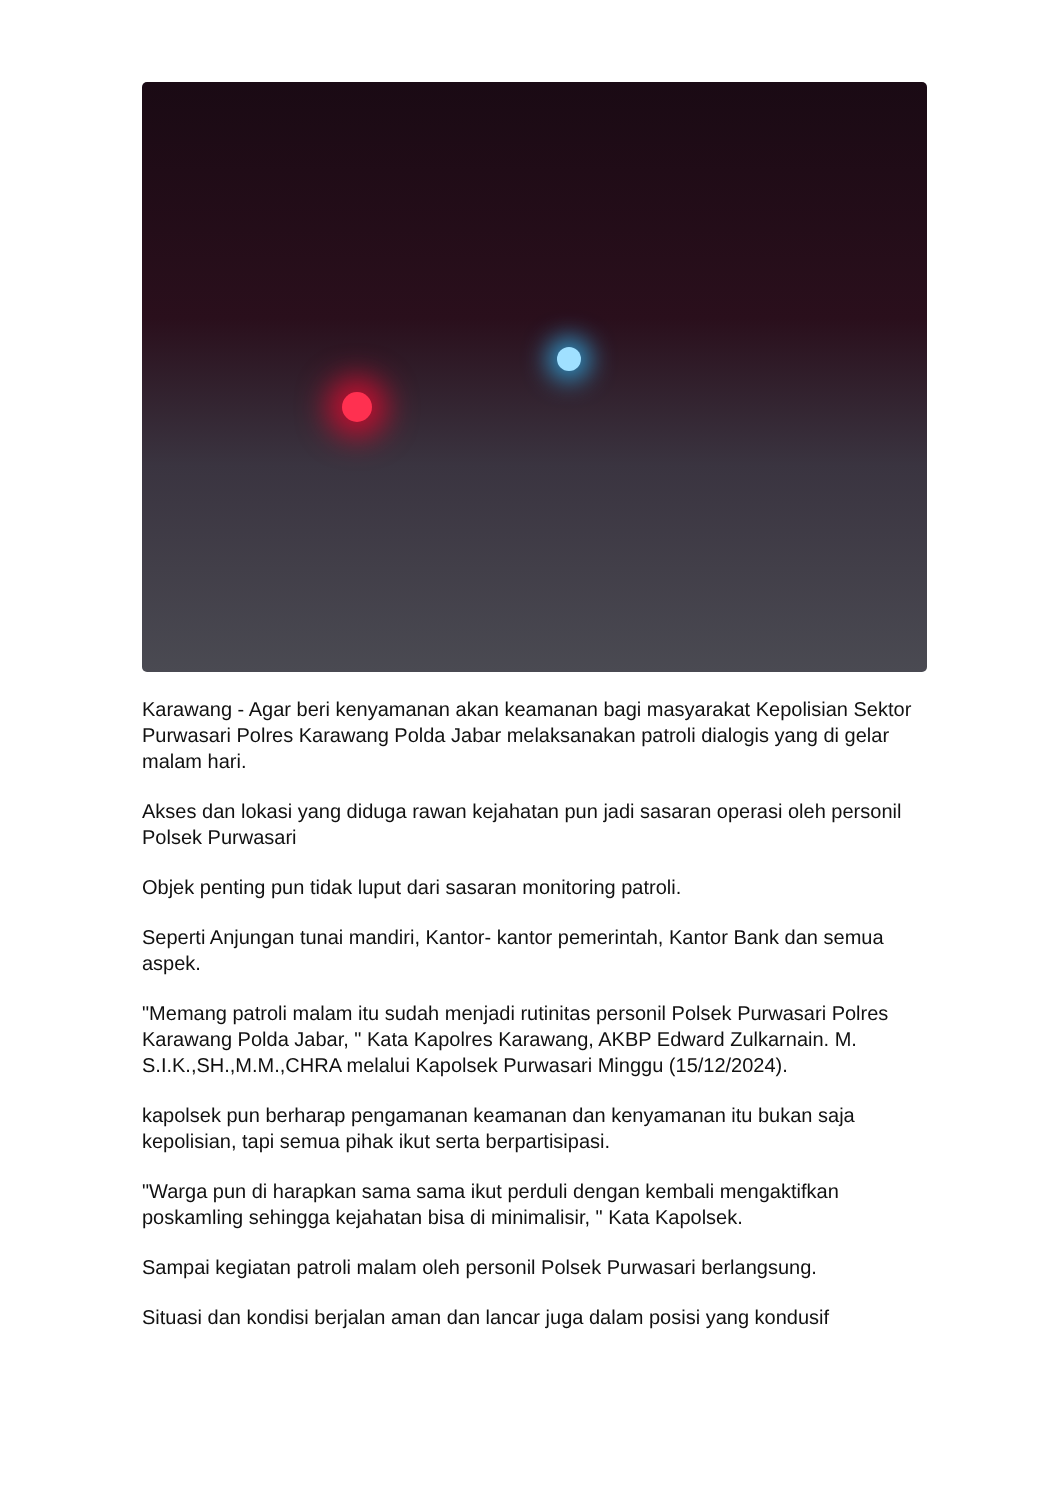Karawang - Agar beri kenyamanan akan keamanan bagi masyarakat Kepolisian Sektor Purwasari Polres Karawang Polda Jabar melaksanakan patroli dialogis yang di gelar malam hari.
Akses dan lokasi yang diduga rawan kejahatan pun jadi sasaran operasi oleh personil Polsek Purwasari
Objek penting pun tidak luput dari sasaran monitoring patroli.
Seperti Anjungan tunai mandiri, Kantor- kantor pemerintah, Kantor Bank dan semua aspek.
"Memang patroli malam itu sudah menjadi rutinitas personil Polsek Purwasari Polres Karawang Polda Jabar, " Kata Kapolres Karawang, AKBP Edward Zulkarnain. M. S.I.K.,SH.,M.M.,CHRA melalui Kapolsek Purwasari Minggu (15/12/2024).
kapolsek pun berharap pengamanan keamanan dan kenyamanan itu bukan saja kepolisian, tapi semua pihak ikut serta berpartisipasi.
"Warga pun di harapkan sama sama ikut perduli dengan kembali mengaktifkan poskamling sehingga kejahatan bisa di minimalisir, " Kata Kapolsek.
Sampai kegiatan patroli malam oleh personil Polsek Purwasari berlangsung.
Situasi dan kondisi berjalan aman dan lancar juga dalam posisi yang kondusif